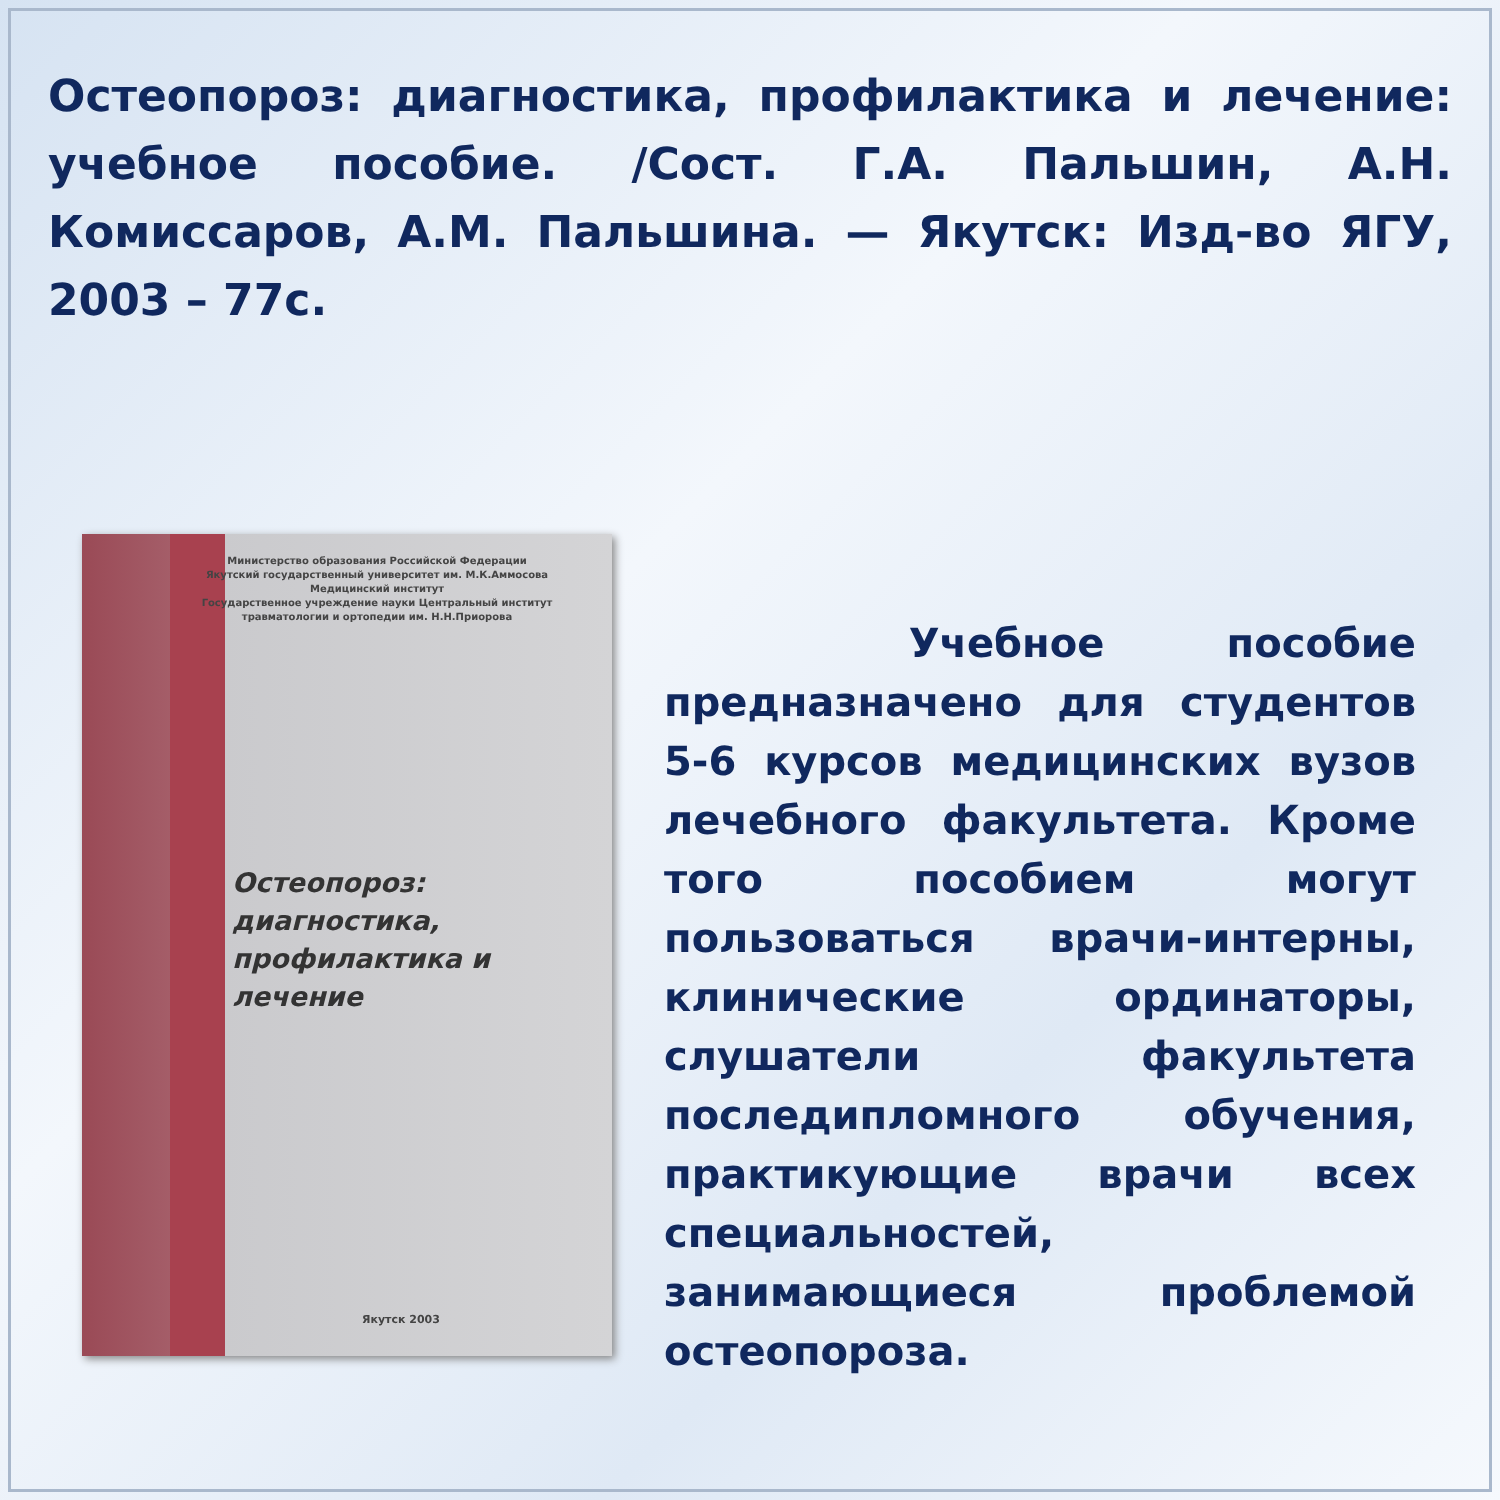Остеопороз: диагностика, профилактика и лечение: учебное пособие. /Сост. Г.А. Пальшин, А.Н. Комиссаров, А.М. Пальшина. — Якутск: Изд-во ЯГУ, 2003 – 77с.
Министерство образования Российской Федерации
Якутский государственный университет им. М.К.Аммосова
Медицинский институт
Государственное учреждение науки Центральный институт
травматологии и ортопедии им. Н.Н.Приорова
Остеопороз:
диагностика,
профилактика и
лечение
Якутск 2003
Учебное пособие предназначено для студентов 5-6 курсов медицинских вузов лечебного факультета. Кроме того пособием могут пользоваться врачи-интерны, клинические ординаторы, слушатели факультета последипломного обучения, практикующие врачи всех специальностей, занимающиеся проблемой остеопороза.